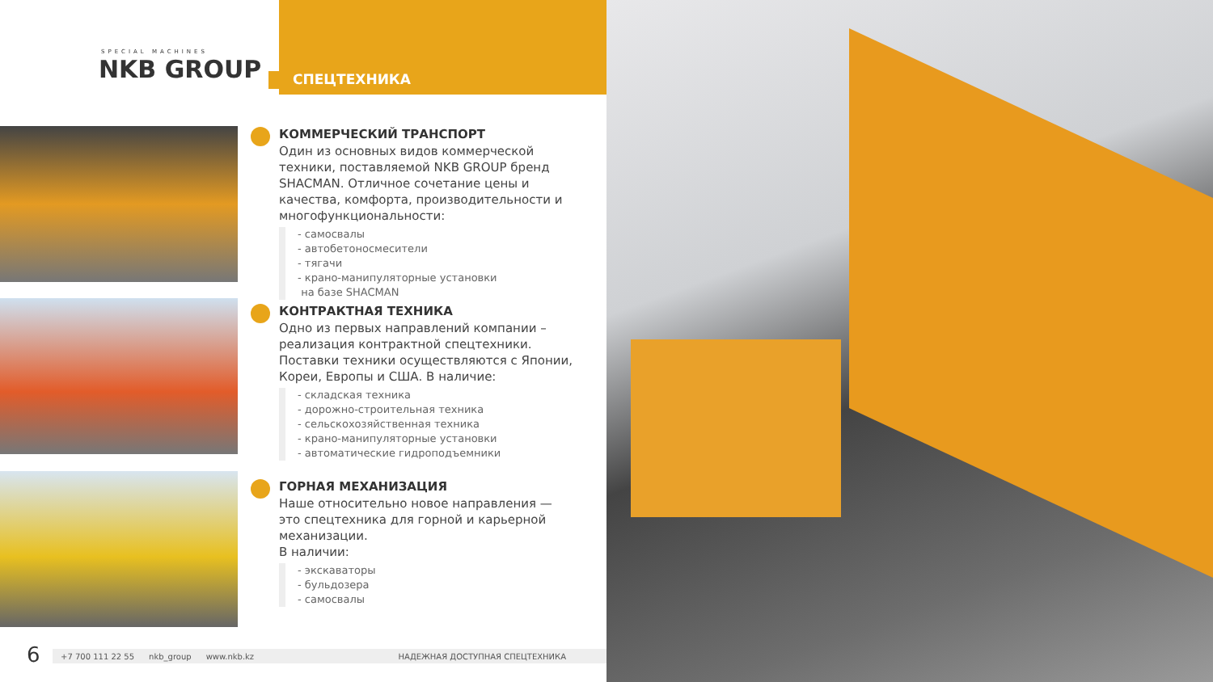SPECIAL MACHINES
NKB GROUP
СПЕЦТЕХНИКА
КОММЕРЧЕСКИЙ ТРАНСПОРТ
Один из основных видов коммерческой техники, поставляемой NKB GROUP бренд SHACMAN. Отличное сочетание цены и качества, комфорта, производительности и многофункциональности:
- самосвалы
- автобетоносмесители
- тягачи
- крано-манипуляторные установки
на базе SHACMAN
КОНТРАКТНАЯ ТЕХНИКА
Одно из первых направлений компании – реализация контрактной спецтехники. Поставки техники осуществляются с Японии, Кореи, Европы и США. В наличие:
- складская техника
- дорожно-строительная техника
- сельскохозяйственная техника
- крано-манипуляторные установки
- автоматические гидроподъемники
ГОРНАЯ МЕХАНИЗАЦИЯ
Наше относительно новое направления — это спецтехника для горной и карьерной механизации.
В наличии:
- экскаваторы
- бульдозера
- самосвалы
6 +7 700 111 22 55 nkb_group www.nkb.kz НАДЕЖНАЯ ДОСТУПНАЯ СПЕЦТЕХНИКА